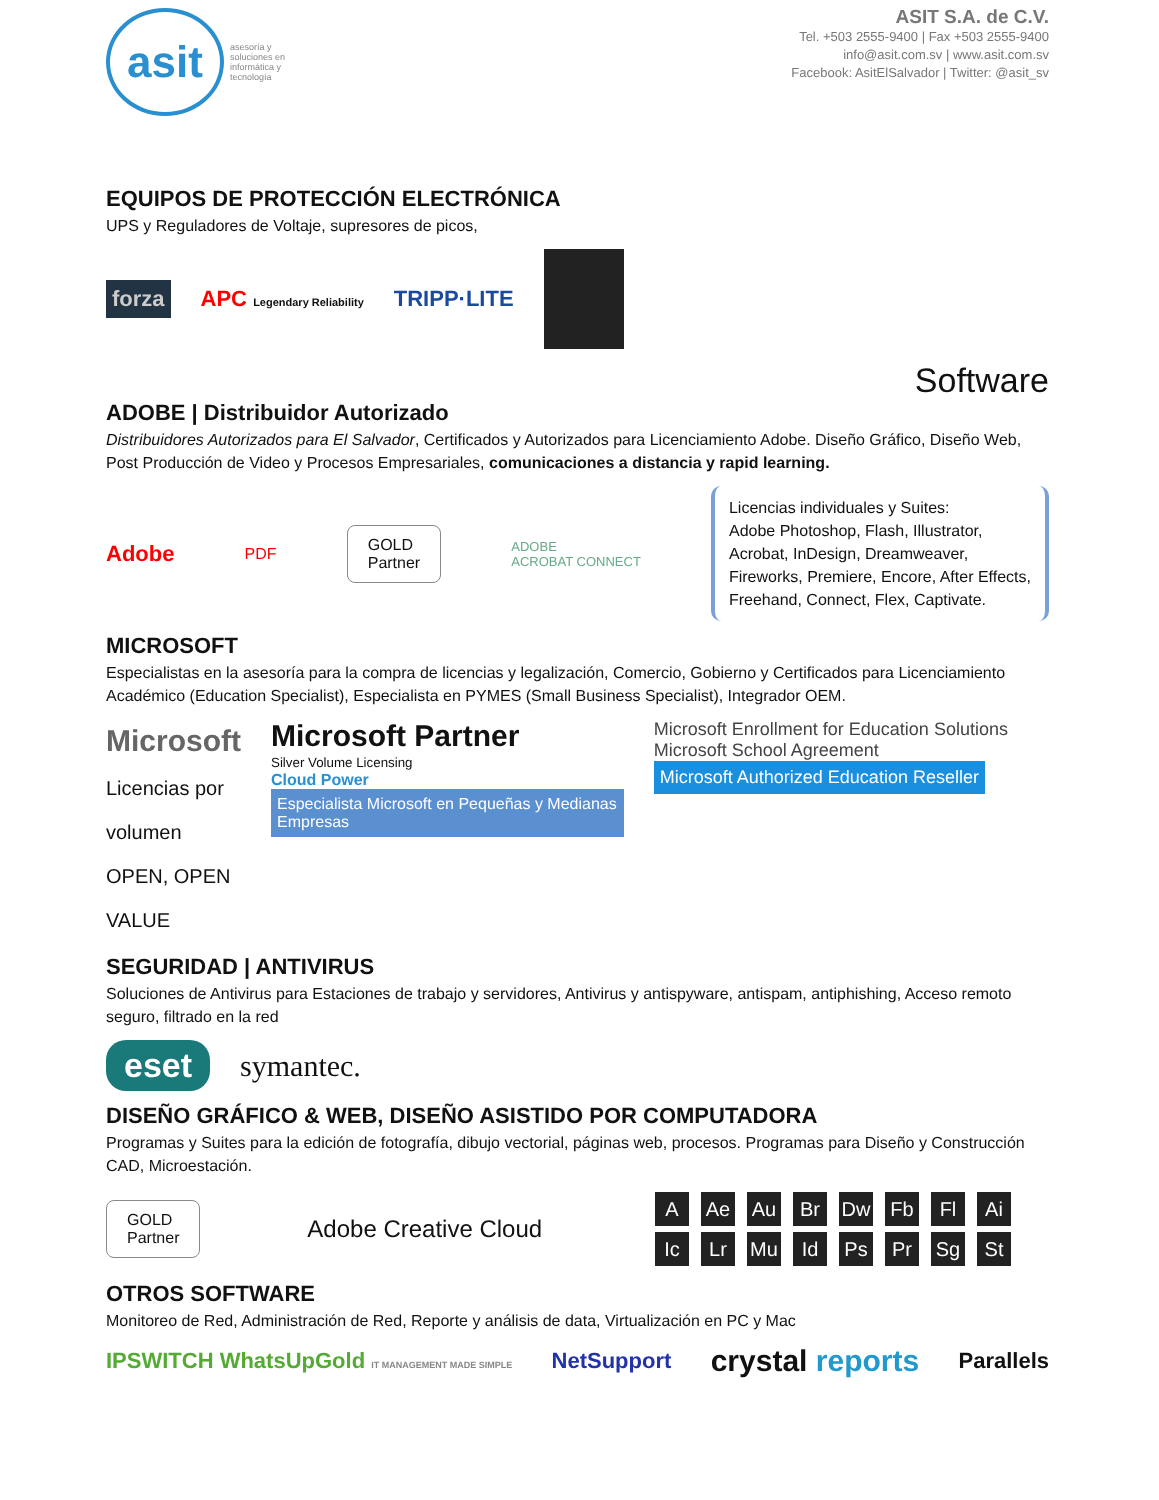asit
asesoría y
soluciones en
informática y
tecnología
ASIT S.A. de C.V.
Tel. +503 2555-9400 | Fax +503 2555-9400
info@asit.com.sv | www.asit.com.sv
Facebook: AsitElSalvador | Twitter: @asit_sv
EQUIPOS DE PROTECCIÓN ELECTRÓNICA
UPS y Reguladores de Voltaje, supresores de picos,
forza APC Legendary Reliability TRIPP·LITE
Software
ADOBE | Distribuidor Autorizado
Distribuidores Autorizados para El Salvador, Certificados y Autorizados para Licenciamiento Adobe. Diseño Gráfico, Diseño Web, Post Producción de Video y Procesos Empresariales, comunicaciones a distancia y rapid learning.
Adobe PDF GOLD
Partner ADOBE
ACROBAT CONNECT
Licencias individuales y Suites:
Adobe Photoshop, Flash, Illustrator,
Acrobat, InDesign, Dreamweaver,
Fireworks, Premiere, Encore, After Effects,
Freehand, Connect, Flex, Captivate.
MICROSOFT
Especialistas en la asesoría para la compra de licencias y legalización, Comercio, Gobierno y Certificados para Licenciamiento Académico (Education Specialist), Especialista en PYMES (Small Business Specialist), Integrador OEM.
Microsoft
Licencias por volumen
OPEN, OPEN VALUE
Microsoft Partner
Silver Volume Licensing
Cloud Power Especialista Microsoft en Pequeñas y Medianas Empresas
Microsoft Enrollment for Education Solutions Microsoft School Agreement
Microsoft Authorized Education Reseller
SEGURIDAD | ANTIVIRUS
Soluciones de Antivirus para Estaciones de trabajo y servidores, Antivirus y antispyware, antispam, antiphishing, Acceso remoto seguro, filtrado en la red
eset symantec.
DISEÑO GRÁFICO & WEB, DISEÑO ASISTIDO POR COMPUTADORA
Programas y Suites para la edición de fotografía, dibujo vectorial, páginas web, procesos. Programas para Diseño y Construcción CAD, Microestación.
GOLD
Partner Adobe Creative Cloud
A Ae Au Br Dw Fb Fl Ai Ic Lr Mu Id Ps Pr Sg St
OTROS SOFTWARE
Monitoreo de Red, Administración de Red, Reporte y análisis de data, Virtualización en PC y Mac
IPSWITCH WhatsUpGold IT MANAGEMENT MADE SIMPLE NetSupport crystal reports Parallels